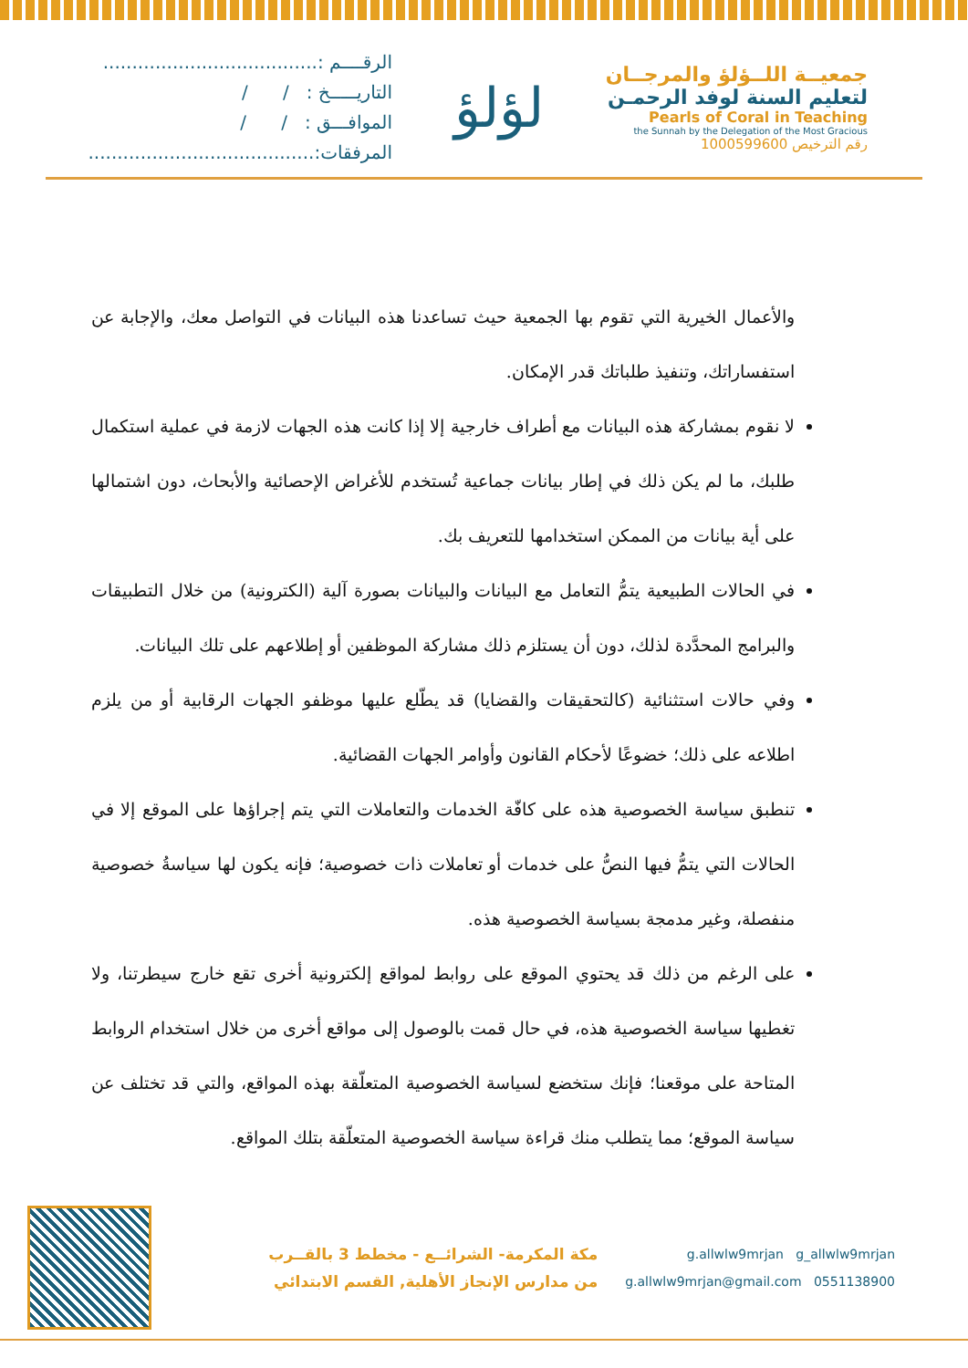الرقــــم :.....................................
التاريـــــخ : / /
الموافـــق : / /
المرفقات:.......................................
لؤلؤ
جمعيــة اللــؤلؤ والمرجــان
لتعليم السنة لوفد الرحمـن
Pearls of Coral in Teaching
the Sunnah by the Delegation of the Most Gracious
رقم الترخيص 1000599600
والأعمال الخيرية التي تقوم بها الجمعية حيث تساعدنا هذه البيانات في التواصل معك، والإجابة عن استفساراتك، وتنفيذ طلباتك قدر الإمكان.
لا نقوم بمشاركة هذه البيانات مع أطراف خارجية إلا إذا كانت هذه الجهات لازمة في عملية استكمال طلبك، ما لم يكن ذلك في إطار بيانات جماعية تُستخدم للأغراض الإحصائية والأبحاث، دون اشتمالها على أية بيانات من الممكن استخدامها للتعريف بك.
في الحالات الطبيعية يتمُّ التعامل مع البيانات والبيانات بصورة آلية (الكترونية) من خلال التطبيقات والبرامج المحدَّدة لذلك، دون أن يستلزم ذلك مشاركة الموظفين أو إطلاعهم على تلك البيانات.
وفي حالات استثنائية (كالتحقيقات والقضايا) قد يطّلع عليها موظفو الجهات الرقابية أو من يلزم اطلاعه على ذلك؛ خضوعًا لأحكام القانون وأوامر الجهات القضائية.
تنطبق سياسة الخصوصية هذه على كافّة الخدمات والتعاملات التي يتم إجراؤها على الموقع إلا في الحالات التي يتمُّ فيها النصُّ على خدمات أو تعاملات ذات خصوصية؛ فإنه يكون لها سياسةُ خصوصية منفصلة، وغير مدمجة بسياسة الخصوصية هذه.
على الرغم من ذلك قد يحتوي الموقع على روابط لمواقع إلكترونية أخرى تقع خارج سيطرتنا، ولا تغطيها سياسة الخصوصية هذه، في حال قمت بالوصول إلى مواقع أخرى من خلال استخدام الروابط المتاحة على موقعنا؛ فإنك ستخضع لسياسة الخصوصية المتعلّقة بهذه المواقع، والتي قد تختلف عن سياسة الموقع؛ مما يتطلب منك قراءة سياسة الخصوصية المتعلّقة بتلك المواقع.
مكة المكرمة- الشرائــع - مخطط 3 بالقــرب
من مدارس الإنجاز الأهلية, القسم الابتدائي
g.allwlw9mrjan g_allwlw9mrjan
g.allwlw9mrjan@gmail.com 0551138900